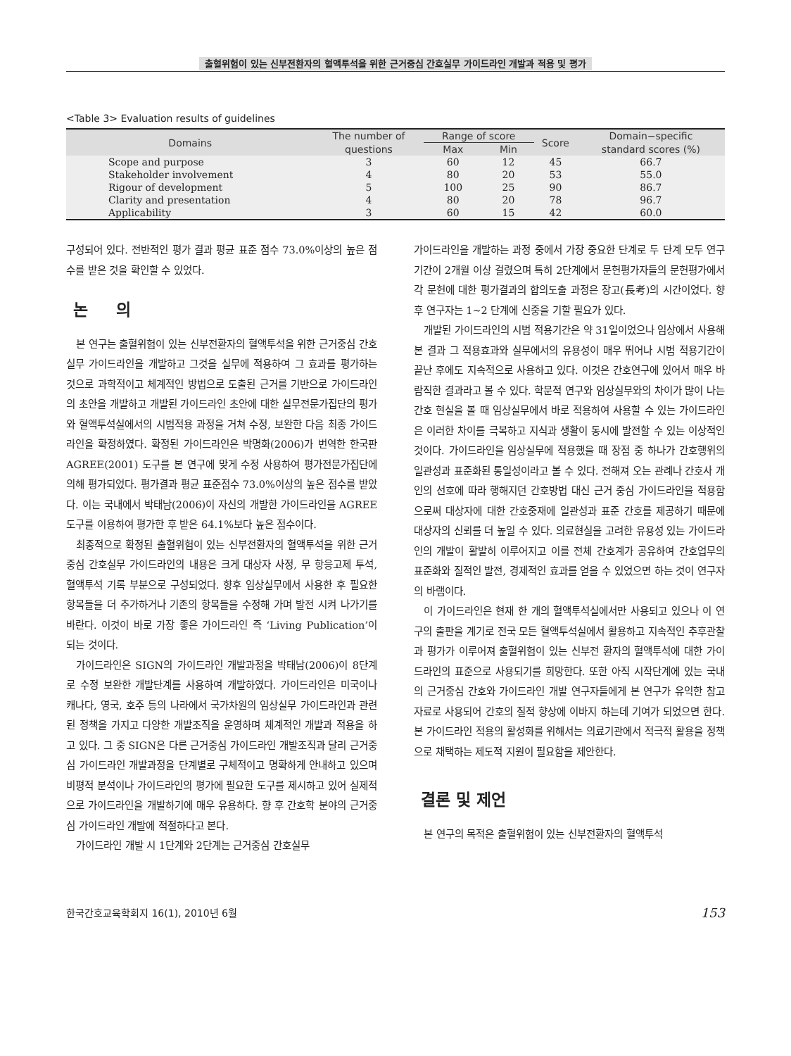출혈위험이 있는 신부전환자의 혈액투석을 위한 근거중심 간호실무 가이드라인 개발과 적용 및 평가
<Table 3> Evaluation results of guidelines
| Domains | The number of | Range of score | | Score | Domain−specific |
| --- | --- | --- | --- | --- | --- |
| | questions | Max | Min | | standard scores (%) |
| Scope and purpose | 3 | 60 | 12 | 45 | 66.7 |
| Stakeholder involvement | 4 | 80 | 20 | 53 | 55.0 |
| Rigour of development | 5 | 100 | 25 | 90 | 86.7 |
| Clarity and presentation | 4 | 80 | 20 | 78 | 96.7 |
| Applicability | 3 | 60 | 15 | 42 | 60.0 |
구성되어 있다. 전반적인 평가 결과 평균 표준 점수 73.0%이상의 높은 점수를 받은 것을 확인할 수 있었다.
논 의
본 연구는 출혈위험이 있는 신부전환자의 혈액투석을 위한 근거중심 간호실무 가이드라인을 개발하고 그것을 실무에 적용하여 그 효과를 평가하는 것으로 과학적이고 체계적인 방법으로 도출된 근거를 기반으로 가이드라인의 초안을 개발하고 개발된 가이드라인 초안에 대한 실무전문가집단의 평가와 혈액투석실에서의 시범적용 과정을 거쳐 수정, 보완한 다음 최종 가이드라인을 확정하였다. 확정된 가이드라인은 박명화(2006)가 번역한 한국판 AGREE(2001) 도구를 본 연구에 맞게 수정 사용하여 평가전문가집단에 의해 평가되었다. 평가결과 평균 표준점수 73.0%이상의 높은 점수를 받았다. 이는 국내에서 박태남(2006)이 자신의 개발한 가이드라인을 AGREE 도구를 이용하여 평가한 후 받은 64.1%보다 높은 점수이다.
최종적으로 확정된 출혈위험이 있는 신부전환자의 혈액투석을 위한 근거중심 간호실무 가이드라인의 내용은 크게 대상자 사정, 무 항응고제 투석, 혈액투석 기록 부분으로 구성되었다. 향후 임상실무에서 사용한 후 필요한 항목들을 더 추가하거나 기존의 항목들을 수정해 가며 발전 시켜 나가기를 바란다. 이것이 바로 가장 좋은 가이드라인 즉 ‘Living Publication’이 되는 것이다.
가이드라인은 SIGN의 가이드라인 개발과정을 박태남(2006)이 8단계로 수정 보완한 개발단계를 사용하여 개발하였다. 가이드라인은 미국이나 캐나다, 영국, 호주 등의 나라에서 국가차원의 임상실무 가이드라인과 관련된 정책을 가지고 다양한 개발조직을 운영하며 체계적인 개발과 적용을 하고 있다. 그 중 SIGN은 다른 근거중심 가이드라인 개발조직과 달리 근거중심 가이드라인 개발과정을 단계별로 구체적이고 명확하게 안내하고 있으며 비평적 분석이나 가이드라인의 평가에 필요한 도구를 제시하고 있어 실제적으로 가이드라인을 개발하기에 매우 유용하다. 향 후 간호학 분야의 근거중심 가이드라인 개발에 적절하다고 본다.
가이드라인 개발 시 1단계와 2단계는 근거중심 간호실무
가이드라인을 개발하는 과정 중에서 가장 중요한 단계로 두 단계 모두 연구기간이 2개월 이상 걸렸으며 특히 2단계에서 문헌평가자들의 문헌평가에서 각 문헌에 대한 평가결과의 합의도출 과정은 장고(長考)의 시간이었다. 향 후 연구자는 1~2 단계에 신중을 기할 필요가 있다.
개발된 가이드라인의 시범 적용기간은 약 31일이었으나 임상에서 사용해 본 결과 그 적용효과와 실무에서의 유용성이 매우 뛰어나 시범 적용기간이 끝난 후에도 지속적으로 사용하고 있다. 이것은 간호연구에 있어서 매우 바람직한 결과라고 볼 수 있다. 학문적 연구와 임상실무와의 차이가 많이 나는 간호 현실을 볼 때 임상실무에서 바로 적용하여 사용할 수 있는 가이드라인은 이러한 차이를 극복하고 지식과 생활이 동시에 발전할 수 있는 이상적인 것이다. 가이드라인을 임상실무에 적용했을 때 장점 중 하나가 간호행위의 일관성과 표준화된 통일성이라고 볼 수 있다. 전해져 오는 관례나 간호사 개인의 선호에 따라 행해지던 간호방법 대신 근거 중심 가이드라인을 적용함으로써 대상자에 대한 간호중재에 일관성과 표준 간호를 제공하기 때문에 대상자의 신뢰를 더 높일 수 있다. 의료현실을 고려한 유용성 있는 가이드라인의 개발이 활발히 이루어지고 이를 전체 간호계가 공유하여 간호업무의 표준화와 질적인 발전, 경제적인 효과를 얻을 수 있었으면 하는 것이 연구자의 바램이다.
이 가이드라인은 현재 한 개의 혈액투석실에서만 사용되고 있으나 이 연구의 출판을 계기로 전국 모든 혈액투석실에서 활용하고 지속적인 추후관찰과 평가가 이루어져 출혈위험이 있는 신부전 환자의 혈액투석에 대한 가이드라인의 표준으로 사용되기를 희망한다. 또한 아직 시작단계에 있는 국내의 근거중심 간호와 가이드라인 개발 연구자들에게 본 연구가 유익한 참고자료로 사용되어 간호의 질적 향상에 이바지 하는데 기여가 되었으면 한다. 본 가이드라인 적용의 활성화를 위해서는 의료기관에서 적극적 활용을 정책으로 채택하는 제도적 지원이 필요함을 제안한다.
결론 및 제언
본 연구의 목적은 출혈위험이 있는 신부전환자의 혈액투석
한국간호교육학회지 16(1), 2010년 6월 153